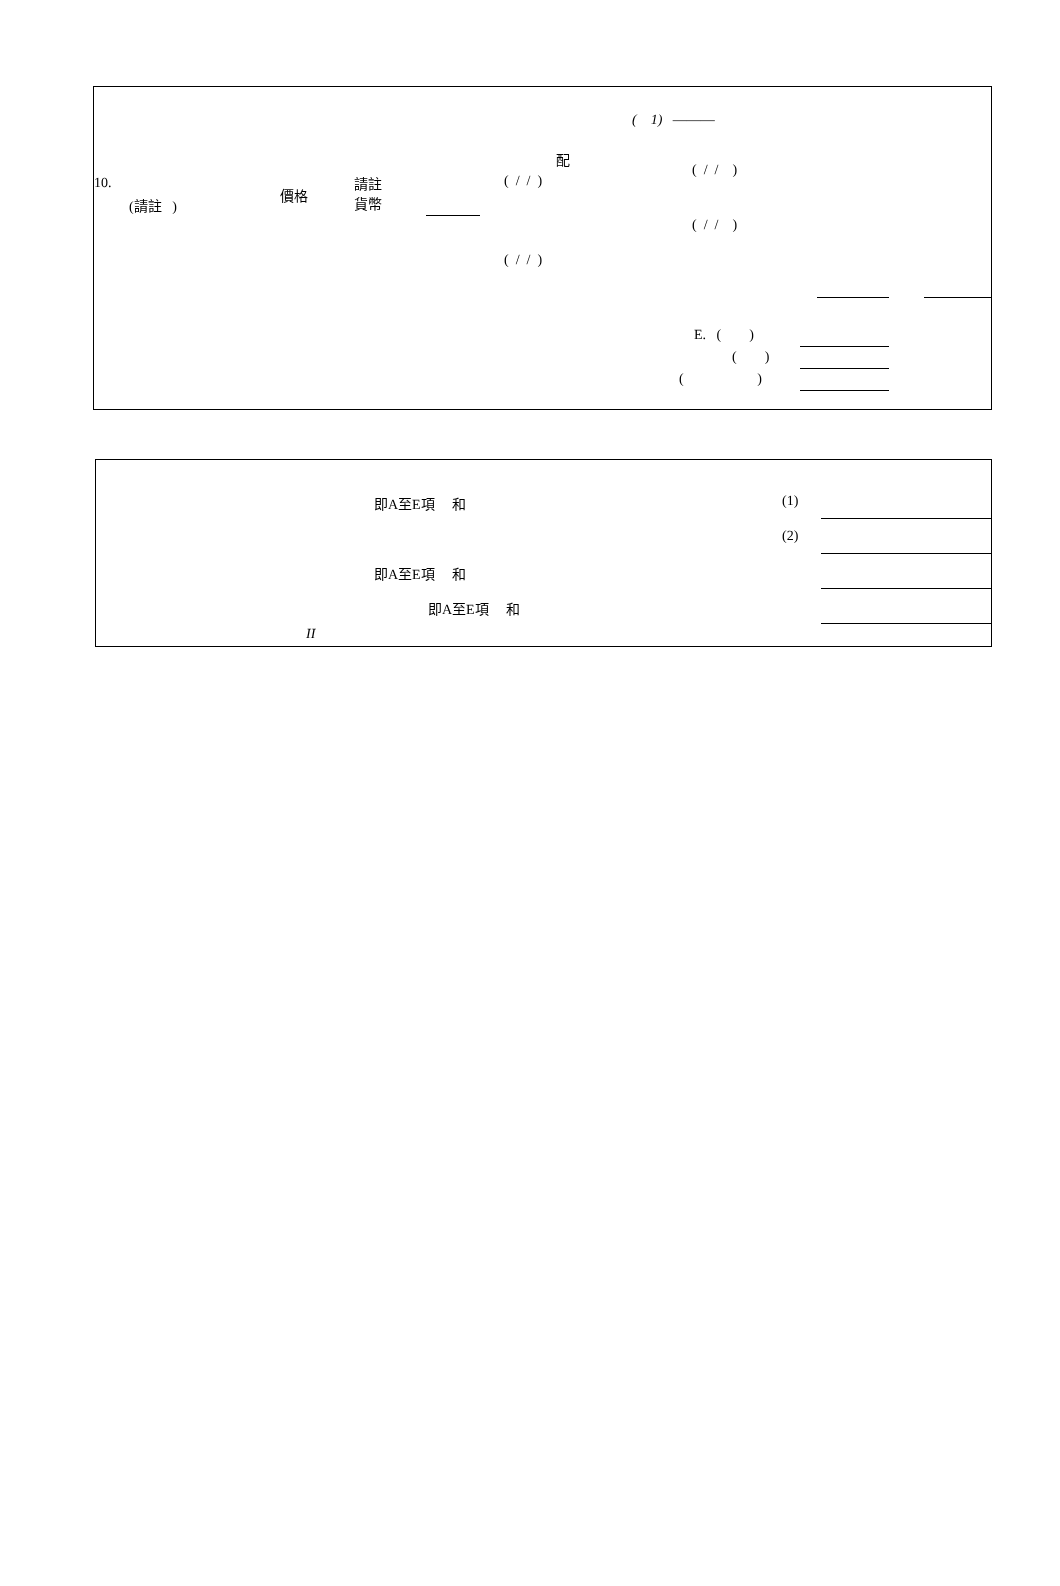( 1) ———
配
( / / )
( / / )
10.
(請註 )
價格
請註
貨幣
( / / )
( / / )
E. ( )
( )
( )
即A至E項 和 (1)
(2)
即A至E項 和
即A至E項 和
II